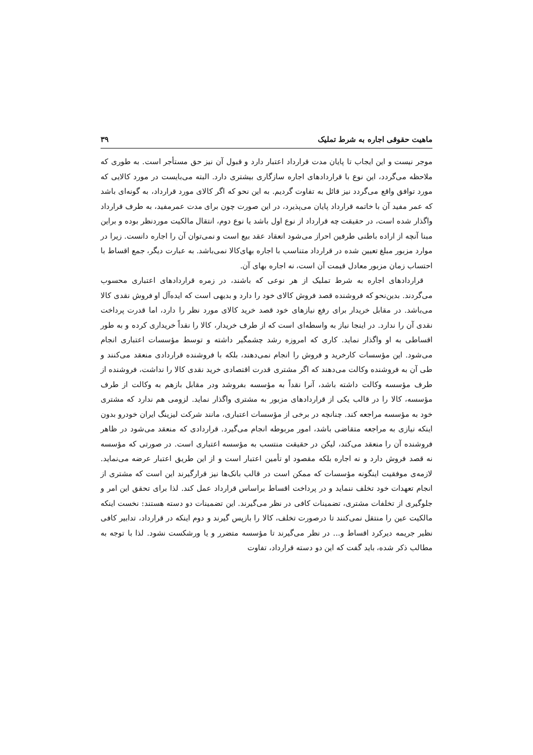ماهیت حقوقی اجاره به شرط تملیک ۳۹
موجر نیست و این ایجاب تا پایان مدت قرارداد اعتبار دارد و قبول آن نیز حق مستأجر است. به طوری که ملاحظه می‌گردد، این نوع با قراردادهای اجاره سازگاری بیشتری دارد. البته می‌بایست در مورد کالایی که مورد توافق واقع می‌گردد نیز قائل به تفاوت گردیم. به این نحو که اگر کالای مورد قرارداد، به گونه‌ای باشد که عمر مفید آن با خاتمه قرارداد پایان می‌پذیرد، در این صورت چون برای مدت عمرمفید، به طرف قرارداد واگذار شده است، در حقیقت چه قرارداد از نوع اول باشد یا نوع دوم، انتقال مالکیت موردنظر بوده و براین مبنا آنچه از اراده باطنی طرفین احراز می‌شود انعقاد عقد بیع است و نمی‌توان آن را اجاره دانست. زیرا در موارد مزبور مبلغ تعیین شده در قرارداد متناسب با اجاره بهای‌کالا نمی‌باشد. به عبارت دیگر، جمع اقساط با احتساب زمان مزبور معادل قیمت آن است، نه اجاره بهای آن.
قراردادهای اجاره به شرط تملیک از هر نوعی که باشند، در زمره قراردادهای اعتباری محسوب می‌گردند. بدین‌نحو که فروشنده قصد فروش کالای خود را دارد و بدیهی است که ایده‌آل او فروش نقدی کالا می‌باشد. در مقابل خریدار برای رفع نیازهای خود قصد خرید کالای مورد نظر را دارد، اما قدرت پرداخت نقدی آن را ندارد. در اینجا نیاز به واسطه‌ای است که از طرف خریدار، کالا را نقداً خریداری کرده و به طور اقساطی به او واگذار نماید. کاری که امروزه رشد چشمگیر داشته و توسط مؤسسات اعتباری انجام می‌شود. این مؤسسات کارخرید و فروش را انجام نمی‌دهند، بلکه با فروشنده قراردادی منعقد می‌کنند و طی آن به فروشنده وکالت می‌دهند که اگر مشتری قدرت اقتصادی خرید نقدی کالا را نداشت، فروشنده از طرف مؤسسه وکالت داشته باشد، آنرا نقداً به مؤسسه بفروشد ودر مقابل بازهم به وکالت از طرف مؤسسه، کالا را در قالب یکی از قراردادهای مزبور به مشتری واگذار نماید. لزومی هم ندارد که مشتری خود به مؤسسه مراجعه کند. چنانچه در برخی از مؤسسات اعتباری، مانند شرکت لیزینگ ایران خودرو بدون اینکه نیازی به مراجعه متقاضی باشد، امور مربوطه انجام می‌گیرد. قراردادی که منعقد می‌شود در ظاهر فروشنده آن را منعقد می‌کند، لیکن در حقیقت منتسب به مؤسسه اعتباری است. در صورتی که مؤسسه نه قصد فروش دارد و نه اجاره بلکه مقصود او تأمین اعتبار است و از این طریق اعتبار عرضه می‌نماید. لازمه‌ی موفقیت اینگونه مؤسسات که ممکن است در قالب بانک‌ها نیز قرارگیرند این است که مشتری از انجام تعهدات خود تخلف ننماید و در پرداخت اقساط براساس قرارداد عمل کند. لذا برای تحقق این امر و جلوگیری از تخلفات مشتری، تضمینات کافی در نظر می‌گیرند. این تضمینات دو دسته هستند: نخست اینکه مالکیت عین را منتقل نمی‌کنند تا درصورت تخلف، کالا را بازپس گیرند و دوم اینکه در قرارداد، تدابیر کافی نظیر جریمه دیرکرد اقساط و... در نظر می‌گیرند تا مؤسسه متضرر و یا ورشکست نشود. لذا با توجه به مطالب ذکر شده، باید گفت که این دو دسته قرارداد، تفاوت